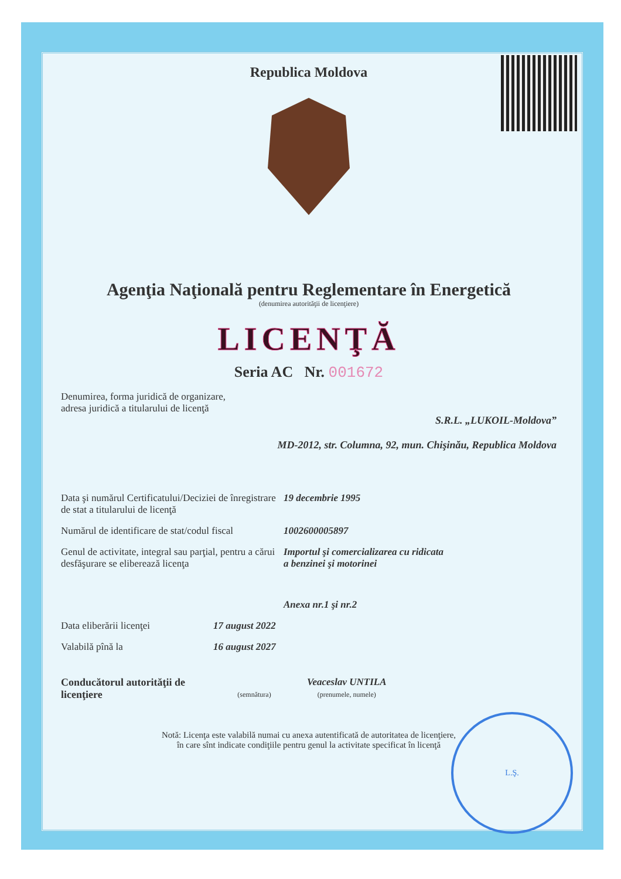Republica Moldova
Agenţia Naţională pentru Reglementare în Energetică
(denumirea autorităţii de licenţiere)
LICENŢĂ
Seria AC Nr. 001672
Denumirea, forma juridică de organizare,
adresa juridică a titularului de licenţă
S.R.L. „LUKOIL-Moldova”
MD-2012, str. Columna, 92, mun. Chişinău, Republica Moldova
Data şi numărul Certificatului/Deciziei de înregistrare de stat a titularului de licenţă
19 decembrie 1995
Numărul de identificare de stat/codul fiscal
1002600005897
Genul de activitate, integral sau parţial, pentru a cărui desfăşurare se eliberează licenţa
Importul şi comercializarea cu ridicata
a benzinei şi motorinei
Anexa nr.1 şi nr.2
Data eliberării licenţei 17 august 2022
Valabilă pînă la 16 august 2027
Conducătorul autorităţii de licenţiere
(semnătura)
Veaceslav UNTILA
(prenumele, numele)
Notă: Licenţa este valabilă numai cu anexa autentificată de autoritatea de licenţiere,
în care sînt indicate condiţiile pentru genul la activitate specificat în licenţă
L.Ş.